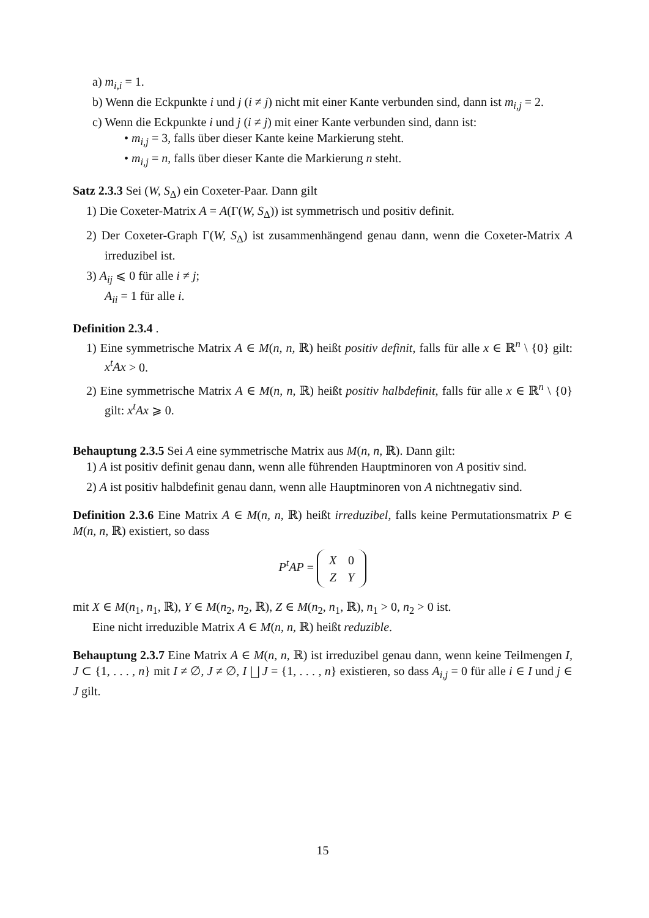a) m<sub>i,i</sub> = 1.
b) Wenn die Eckpunkte i und j (i ≠ j) nicht mit einer Kante verbunden sind, dann ist m<sub>i,j</sub> = 2.
c) Wenn die Eckpunkte i und j (i ≠ j) mit einer Kante verbunden sind, dann ist:
• m<sub>i,j</sub> = 3, falls über dieser Kante keine Markierung steht.
• m<sub>i,j</sub> = n, falls über dieser Kante die Markierung n steht.
Satz 2.3.3 Sei (W, S<sub>Δ</sub>) ein Coxeter-Paar. Dann gilt
1) Die Coxeter-Matrix A = A(Γ(W, S<sub>Δ</sub>)) ist symmetrisch und positiv definit.
2) Der Coxeter-Graph Γ(W, S<sub>Δ</sub>) ist zusammenhängend genau dann, wenn die Coxeter-Matrix A irreduzibel ist.
3) A<sub>ij</sub> ⩽ 0 für alle i ≠ j;
A<sub>ii</sub> = 1 für alle i.
Definition 2.3.4 .
1) Eine symmetrische Matrix A ∈ M(n, n, ℝ) heißt positiv definit, falls für alle x ∈ ℝ<sup>n</sup> \ {0} gilt: x<sup>t</sup>Ax > 0.
2) Eine symmetrische Matrix A ∈ M(n, n, ℝ) heißt positiv halbdefinit, falls für alle x ∈ ℝ<sup>n</sup> \ {0} gilt: x<sup>t</sup>Ax ⩾ 0.
Behauptung 2.3.5 Sei A eine symmetrische Matrix aus M(n, n, ℝ). Dann gilt:
1) A ist positiv definit genau dann, wenn alle führenden Hauptminoren von A positiv sind.
2) A ist positiv halbdefinit genau dann, wenn alle Hauptminoren von A nichtnegativ sind.
Definition 2.3.6 Eine Matrix A ∈ M(n, n, ℝ) heißt irreduzibel, falls keine Permutationsmatrix P ∈ M(n, n, ℝ) existiert, so dass
P<sup>t</sup>AP =
| X | 0 |
| Z | Y |
mit X ∈ M(n<sub>1</sub>, n<sub>1</sub>, ℝ), Y ∈ M(n<sub>2</sub>, n<sub>2</sub>, ℝ), Z ∈ M(n<sub>2</sub>, n<sub>1</sub>, ℝ), n<sub>1</sub> > 0, n<sub>2</sub> > 0 ist.
Eine nicht irreduzible Matrix A ∈ M(n, n, ℝ) heißt reduzible.
Behauptung 2.3.7 Eine Matrix A ∈ M(n, n, ℝ) ist irreduzibel genau dann, wenn keine Teilmengen I, J ⊂ {1, . . . , n} mit I ≠ ∅, J ≠ ∅, I ⨆ J = {1, . . . , n} existieren, so dass A<sub>i,j</sub> = 0 für alle i ∈ I und j ∈ J gilt.
15